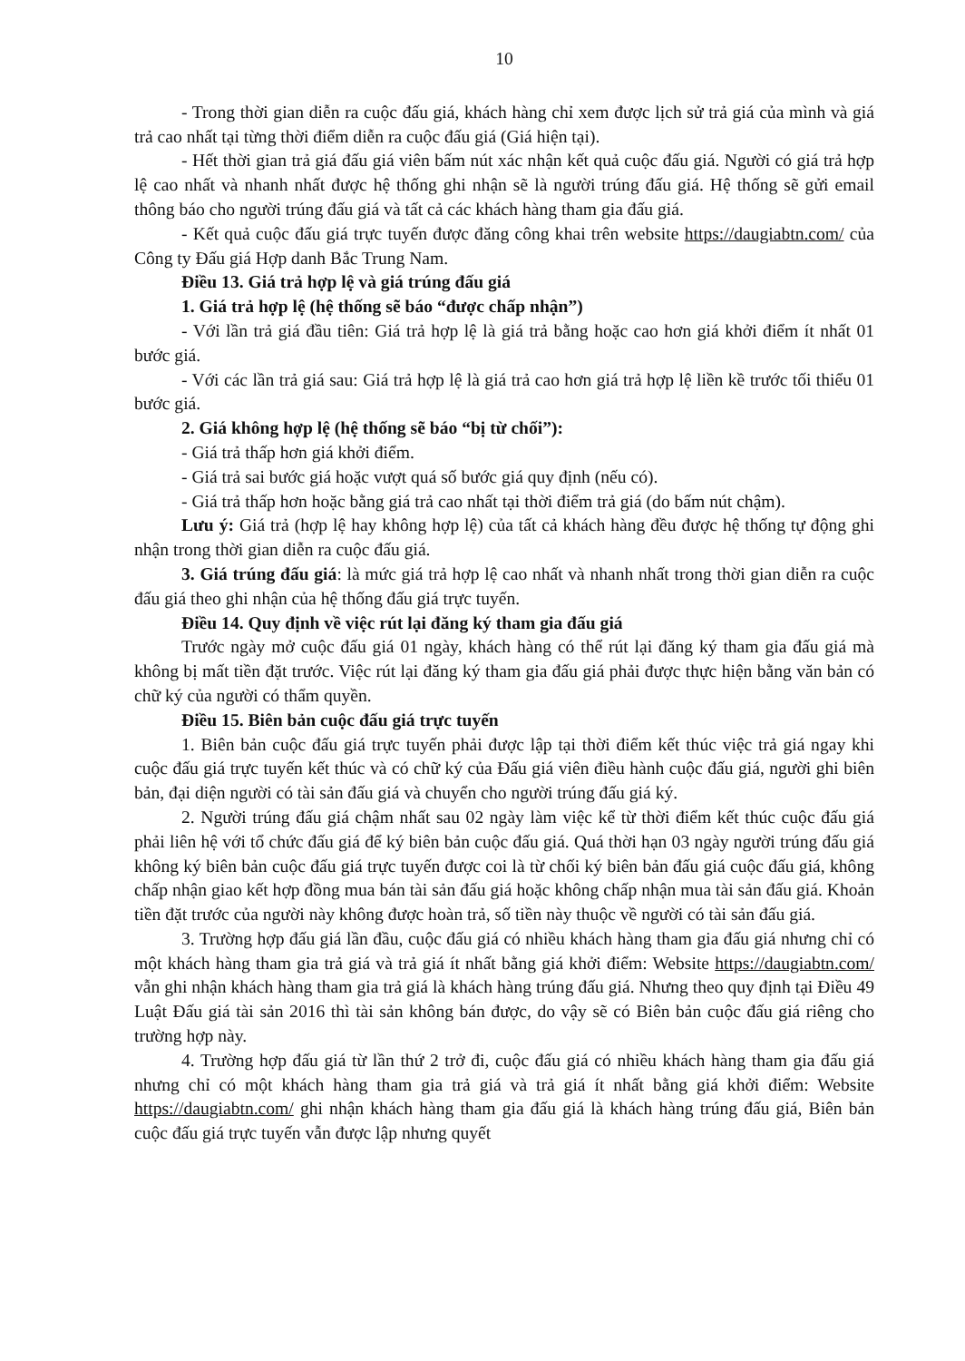10
- Trong thời gian diễn ra cuộc đấu giá, khách hàng chỉ xem được lịch sử trả giá của mình và giá trả cao nhất tại từng thời điểm diễn ra cuộc đấu giá (Giá hiện tại).
- Hết thời gian trả giá đấu giá viên bấm nút xác nhận kết quả cuộc đấu giá. Người có giá trả hợp lệ cao nhất và nhanh nhất được hệ thống ghi nhận sẽ là người trúng đấu giá. Hệ thống sẽ gửi email thông báo cho người trúng đấu giá và tất cả các khách hàng tham gia đấu giá.
- Kết quả cuộc đấu giá trực tuyến được đăng công khai trên website https://daugiabtn.com/ của Công ty Đấu giá Hợp danh Bắc Trung Nam.
Điều 13. Giá trả hợp lệ và giá trúng đấu giá
1. Giá trả hợp lệ (hệ thống sẽ báo “được chấp nhận”)
- Với lần trả giá đầu tiên: Giá trả hợp lệ là giá trả bằng hoặc cao hơn giá khởi điểm ít nhất 01 bước giá.
- Với các lần trả giá sau: Giá trả hợp lệ là giá trả cao hơn giá trả hợp lệ liền kề trước tối thiểu 01 bước giá.
2. Giá không hợp lệ (hệ thống sẽ báo “bị từ chối”):
- Giá trả thấp hơn giá khởi điểm.
- Giá trả sai bước giá hoặc vượt quá số bước giá quy định (nếu có).
- Giá trả thấp hơn hoặc bằng giá trả cao nhất tại thời điểm trả giá (do bấm nút chậm).
Lưu ý: Giá trả (hợp lệ hay không hợp lệ) của tất cả khách hàng đều được hệ thống tự động ghi nhận trong thời gian diễn ra cuộc đấu giá.
3. Giá trúng đấu giá: là mức giá trả hợp lệ cao nhất và nhanh nhất trong thời gian diễn ra cuộc đấu giá theo ghi nhận của hệ thống đấu giá trực tuyến.
Điều 14. Quy định về việc rút lại đăng ký tham gia đấu giá
Trước ngày mở cuộc đấu giá 01 ngày, khách hàng có thể rút lại đăng ký tham gia đấu giá mà không bị mất tiền đặt trước. Việc rút lại đăng ký tham gia đấu giá phải được thực hiện bằng văn bản có chữ ký của người có thẩm quyền.
Điều 15. Biên bản cuộc đấu giá trực tuyến
1. Biên bản cuộc đấu giá trực tuyến phải được lập tại thời điểm kết thúc việc trả giá ngay khi cuộc đấu giá trực tuyến kết thúc và có chữ ký của Đấu giá viên điều hành cuộc đấu giá, người ghi biên bản, đại diện người có tài sản đấu giá và chuyển cho người trúng đấu giá ký.
2. Người trúng đấu giá chậm nhất sau 02 ngày làm việc kể từ thời điểm kết thúc cuộc đấu giá phải liên hệ với tổ chức đấu giá để ký biên bản cuộc đấu giá. Quá thời hạn 03 ngày người trúng đấu giá không ký biên bản cuộc đấu giá trực tuyến được coi là từ chối ký biên bản đấu giá cuộc đấu giá, không chấp nhận giao kết hợp đồng mua bán tài sản đấu giá hoặc không chấp nhận mua tài sản đấu giá. Khoản tiền đặt trước của người này không được hoàn trả, số tiền này thuộc về người có tài sản đấu giá.
3. Trường hợp đấu giá lần đầu, cuộc đấu giá có nhiều khách hàng tham gia đấu giá nhưng chỉ có một khách hàng tham gia trả giá và trả giá ít nhất bằng giá khởi điểm: Website https://daugiabtn.com/ vẫn ghi nhận khách hàng tham gia trả giá là khách hàng trúng đấu giá. Nhưng theo quy định tại Điều 49 Luật Đấu giá tài sản 2016 thì tài sản không bán được, do vậy sẽ có Biên bản cuộc đấu giá riêng cho trường hợp này.
4. Trường hợp đấu giá từ lần thứ 2 trở đi, cuộc đấu giá có nhiều khách hàng tham gia đấu giá nhưng chỉ có một khách hàng tham gia trả giá và trả giá ít nhất bằng giá khởi điểm: Website https://daugiabtn.com/ ghi nhận khách hàng tham gia đấu giá là khách hàng trúng đấu giá, Biên bản cuộc đấu giá trực tuyến vẫn được lập nhưng quyết